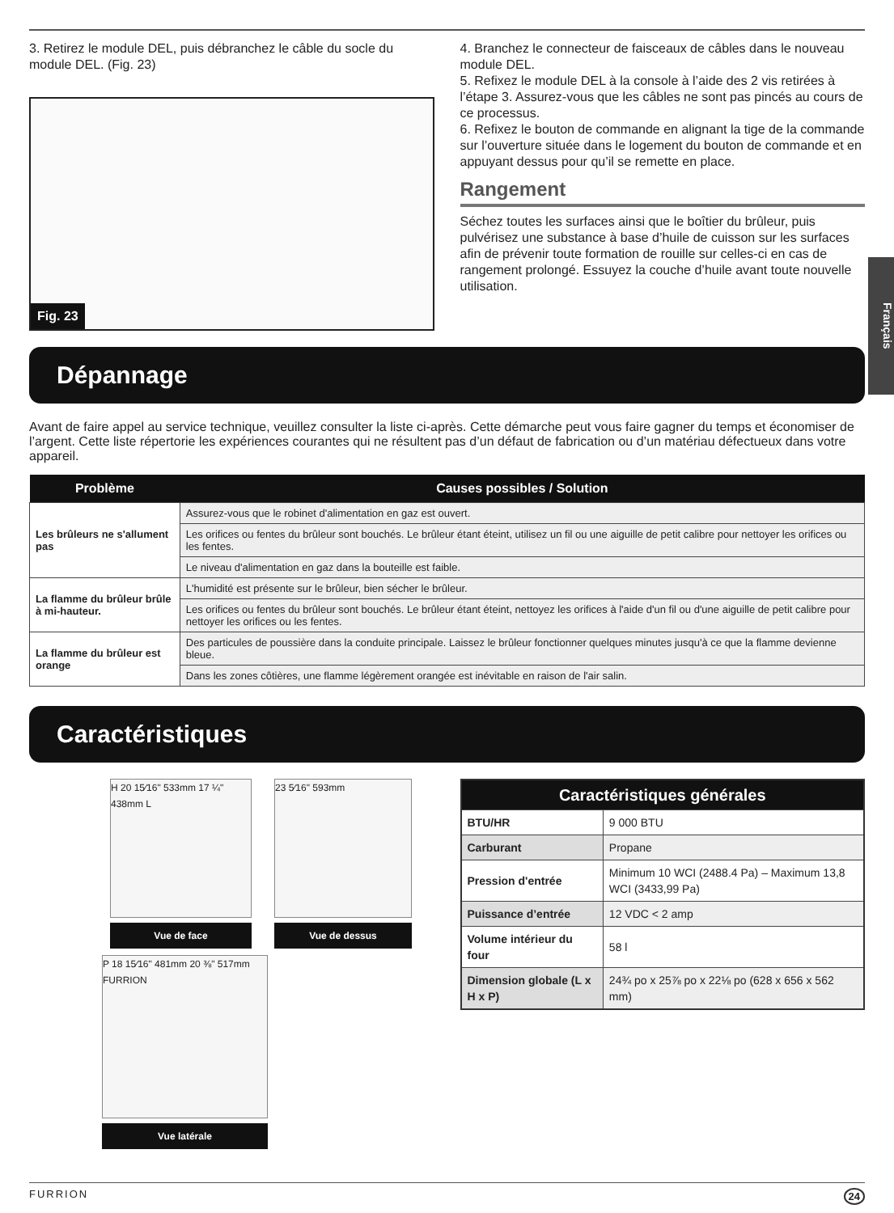Français
3. Retirez le module DEL, puis débranchez le câble du socle du module DEL. (Fig. 23)
Fig. 23
4. Branchez le connecteur de faisceaux de câbles dans le nouveau module DEL.
5. Refixez le module DEL à la console à l’aide des 2 vis retirées à l’étape 3. Assurez-vous que les câbles ne sont pas pincés au cours de ce processus.
6. Refixez le bouton de commande en alignant la tige de la commande sur l’ouverture située dans le logement du bouton de commande et en appuyant dessus pour qu’il se remette en place.
Rangement
Séchez toutes les surfaces ainsi que le boîtier du brûleur, puis pulvérisez une substance à base d’huile de cuisson sur les surfaces afin de prévenir toute formation de rouille sur celles-ci en cas de rangement prolongé. Essuyez la couche d’huile avant toute nouvelle utilisation.
Dépannage
Avant de faire appel au service technique, veuillez consulter la liste ci-après. Cette démarche peut vous faire gagner du temps et économiser de l’argent. Cette liste répertorie les expériences courantes qui ne résultent pas d’un défaut de fabrication ou d’un matériau défectueux dans votre appareil.
| Problème | Causes possibles / Solution |
| --- | --- |
| Les brûleurs ne s'allument pas | Assurez-vous que le robinet d'alimentation en gaz est ouvert. |
| | Les orifices ou fentes du brûleur sont bouchés. Le brûleur étant éteint, utilisez un fil ou une aiguille de petit calibre pour nettoyer les orifices ou les fentes. |
| | Le niveau d'alimentation en gaz dans la bouteille est faible. |
| La flamme du brûleur brûle à mi-hauteur. | L'humidité est présente sur le brûleur, bien sécher le brûleur. |
| | Les orifices ou fentes du brûleur sont bouchés. Le brûleur étant éteint, nettoyez les orifices à l'aide d'un fil ou d'une aiguille de petit calibre pour nettoyer les orifices ou les fentes. |
| La flamme du brûleur est orange | Des particules de poussière dans la conduite principale. Laissez le brûleur fonctionner quelques minutes jusqu'à ce que la flamme devienne bleue. |
| | Dans les zones côtières, une flamme légèrement orangée est inévitable en raison de l'air salin. |
Caractéristiques
H 20 15⁄16" 533mm 17 ¼" 438mm L
Vue de face
23 5⁄16" 593mm
Vue de dessus
P 18 15⁄16" 481mm 20 ⅜" 517mm FURRION
Vue latérale
| Caractéristiques générales | |
| --- | --- |
| BTU/HR | 9 000 BTU |
| Carburant | Propane |
| Pression d'entrée | Minimum 10 WCI (2488.4 Pa) – Maximum 13,8 WCI (3433,99 Pa) |
| Puissance d’entrée | 12 VDC < 2 amp |
| Volume intérieur du four | 58 l |
| Dimension globale (L x H x P) | 24¾ po x 25⅞ po x 22⅛ po (628 x 656 x 562 mm) |
FURRION 24